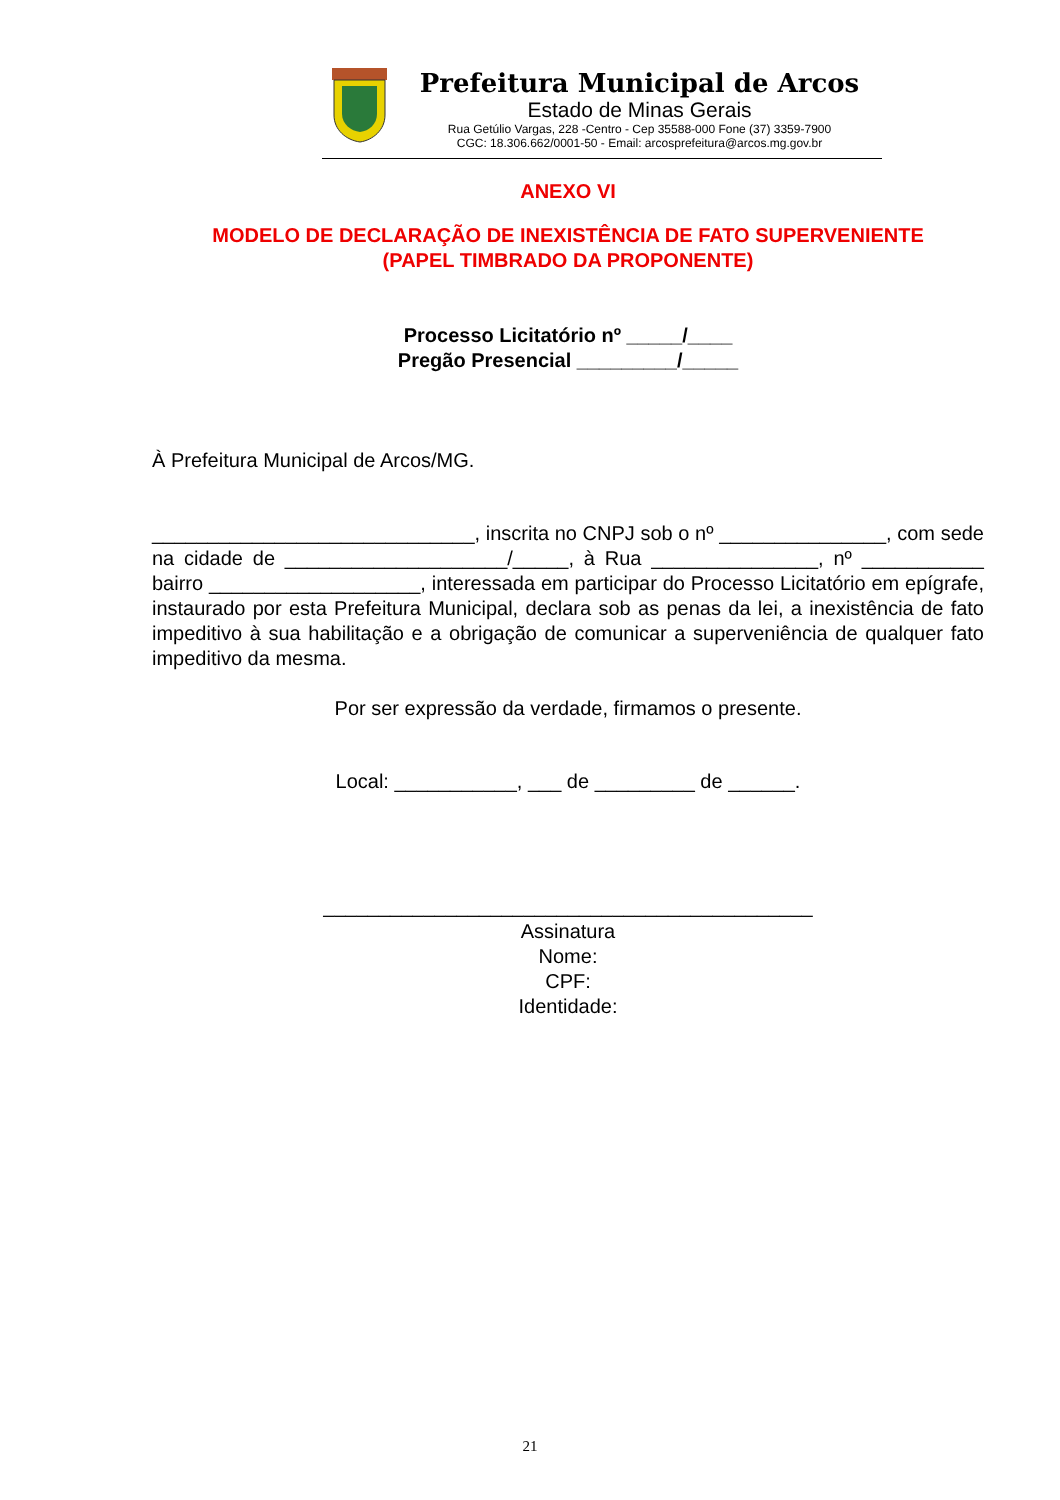Prefeitura Municipal de Arcos
Estado de Minas Gerais
Rua Getúlio Vargas, 228 -Centro - Cep 35588-000 Fone (37) 3359-7900
CGC: 18.306.662/0001-50 - Email: arcosprefeitura@arcos.mg.gov.br
ANEXO VI
MODELO DE DECLARAÇÃO DE INEXISTÊNCIA DE FATO SUPERVENIENTE
(PAPEL TIMBRADO DA PROPONENTE)
Processo Licitatório nº _____/____
Pregão Presencial _________/_____
À Prefeitura Municipal de Arcos/MG.
_____________________________, inscrita no CNPJ sob o nº _______________, com sede na cidade de ____________________/_____, à Rua _______________, nº ___________ bairro ___________________, interessada em participar do Processo Licitatório em epígrafe, instaurado por esta Prefeitura Municipal, declara sob as penas da lei, a inexistência de fato impeditivo à sua habilitação e a obrigação de comunicar a superveniência de qualquer fato impeditivo da mesma.
Por ser expressão da verdade, firmamos o presente.
Local: ___________, ___ de _________ de ______.
____________________________________________
Assinatura
Nome:
CPF:
Identidade:
21